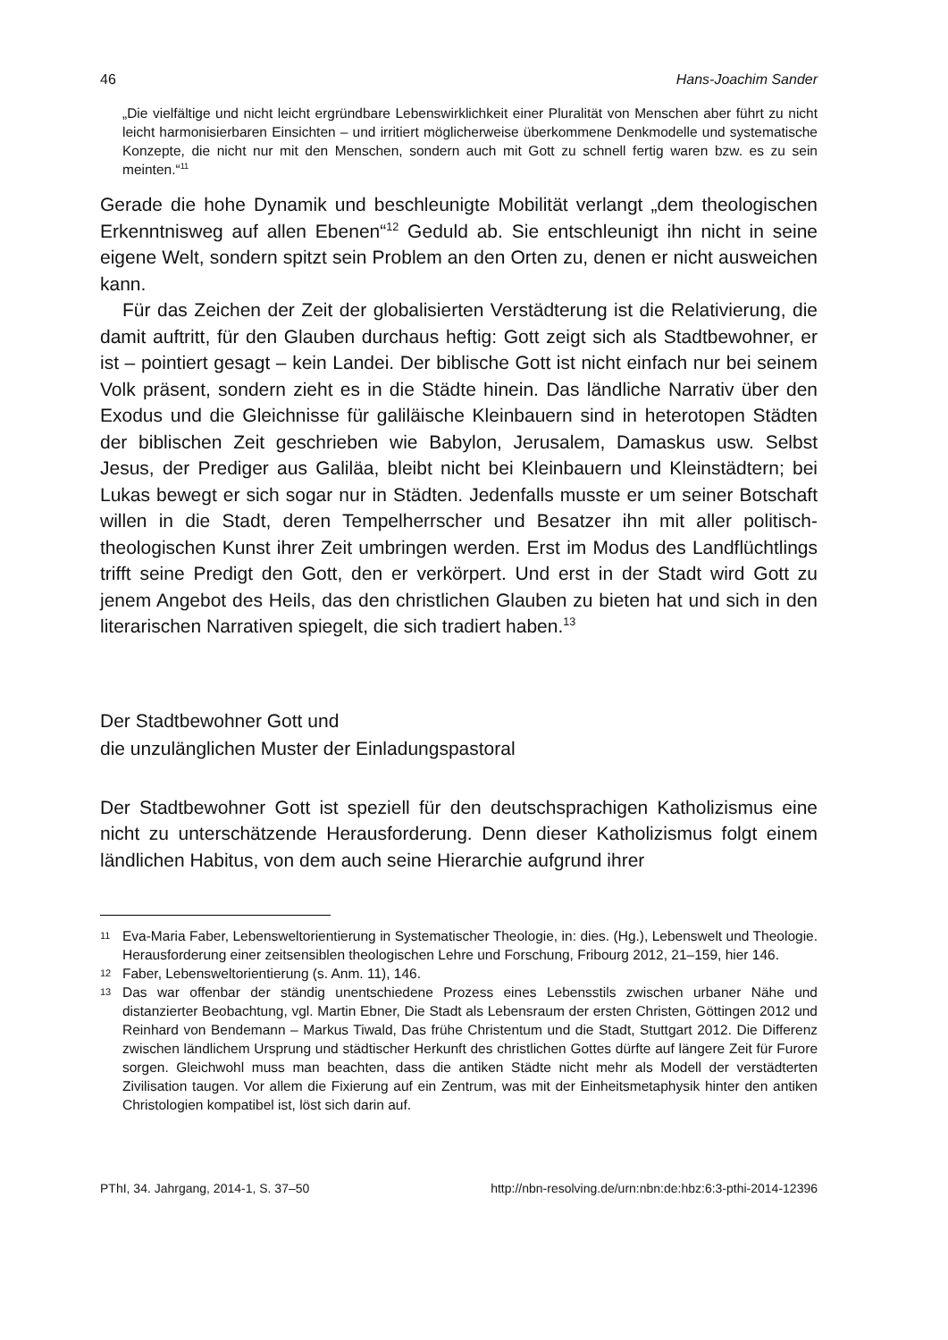46 Hans-Joachim Sander
„Die vielfältige und nicht leicht ergründbare Lebenswirklichkeit einer Pluralität von Menschen aber führt zu nicht leicht harmonisierbaren Einsichten – und irritiert möglicherweise überkommene Denkmodelle und systematische Konzepte, die nicht nur mit den Menschen, sondern auch mit Gott zu schnell fertig waren bzw. es zu sein meinten.“<sup>11</sup>
Gerade die hohe Dynamik und beschleunigte Mobilität verlangt „dem theologischen Erkenntnisweg auf allen Ebenen“<sup>12</sup> Geduld ab. Sie entschleunigt ihn nicht in seine eigene Welt, sondern spitzt sein Problem an den Orten zu, denen er nicht ausweichen kann.
Für das Zeichen der Zeit der globalisierten Verstädterung ist die Relativierung, die damit auftritt, für den Glauben durchaus heftig: Gott zeigt sich als Stadtbewohner, er ist – pointiert gesagt – kein Landei. Der biblische Gott ist nicht einfach nur bei seinem Volk präsent, sondern zieht es in die Städte hinein. Das ländliche Narrativ über den Exodus und die Gleichnisse für galiläische Kleinbauern sind in heterotopen Städten der biblischen Zeit geschrieben wie Babylon, Jerusalem, Damaskus usw. Selbst Jesus, der Prediger aus Galiläa, bleibt nicht bei Kleinbauern und Kleinstädtern; bei Lukas bewegt er sich sogar nur in Städten. Jedenfalls musste er um seiner Botschaft willen in die Stadt, deren Tempelherrscher und Besatzer ihn mit aller politisch-theologischen Kunst ihrer Zeit umbringen werden. Erst im Modus des Landflüchtlings trifft seine Predigt den Gott, den er verkörpert. Und erst in der Stadt wird Gott zu jenem Angebot des Heils, das den christlichen Glauben zu bieten hat und sich in den literarischen Narrativen spiegelt, die sich tradiert haben.<sup>13</sup>
Der Stadtbewohner Gott und
die unzulänglichen Muster der Einladungspastoral
Der Stadtbewohner Gott ist speziell für den deutschsprachigen Katholizismus eine nicht zu unterschätzende Herausforderung. Denn dieser Katholizismus folgt einem ländlichen Habitus, von dem auch seine Hierarchie aufgrund ihrer
11 Eva-Maria Faber, Lebensweltorientierung in Systematischer Theologie, in: dies. (Hg.), Lebenswelt und Theologie. Herausforderung einer zeitsensiblen theologischen Lehre und Forschung, Fribourg 2012, 21–159, hier 146.
12 Faber, Lebensweltorientierung (s. Anm. 11), 146.
13 Das war offenbar der ständig unentschiedene Prozess eines Lebensstils zwischen urbaner Nähe und distanzierter Beobachtung, vgl. Martin Ebner, Die Stadt als Lebensraum der ersten Christen, Göttingen 2012 und Reinhard von Bendemann – Markus Tiwald, Das frühe Christentum und die Stadt, Stuttgart 2012. Die Differenz zwischen ländlichem Ursprung und städtischer Herkunft des christlichen Gottes dürfte auf längere Zeit für Furore sorgen. Gleichwohl muss man beachten, dass die antiken Städte nicht mehr als Modell der verstädterten Zivilisation taugen. Vor allem die Fixierung auf ein Zentrum, was mit der Einheitsmetaphysik hinter den antiken Christologien kompatibel ist, löst sich darin auf.
PThI, 34. Jahrgang, 2014-1, S. 37–50 http://nbn-resolving.de/urn:nbn:de:hbz:6:3-pthi-2014-12396